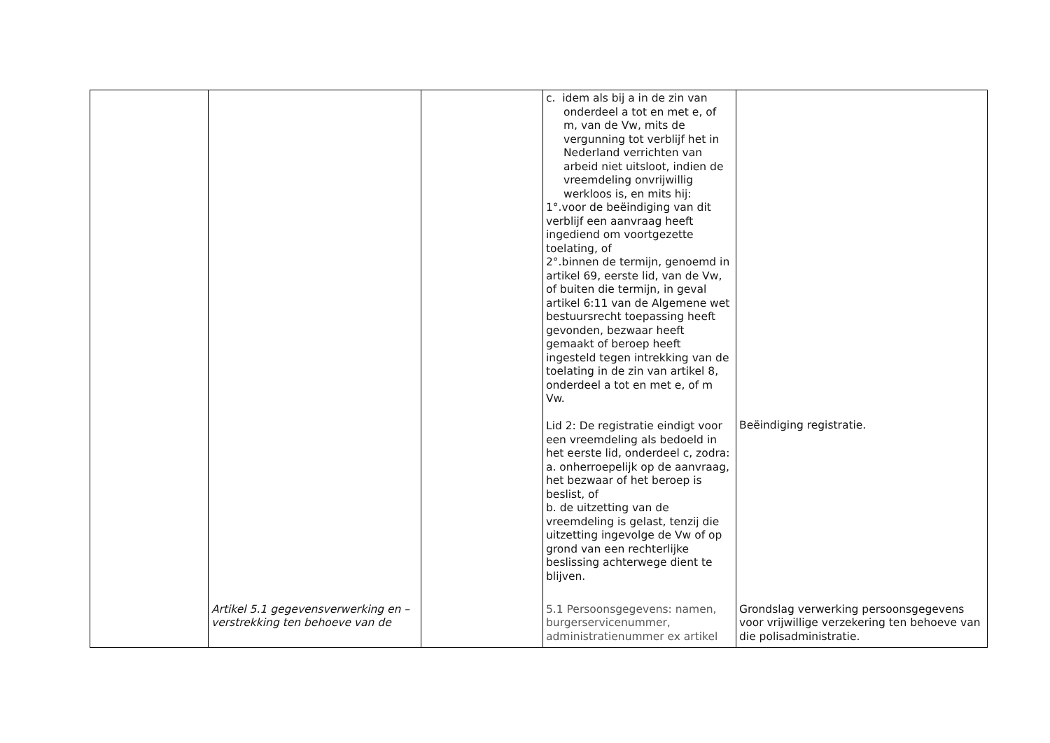| | | | c. idem als bij a in de zin van onderdeel a tot en met e, of m, van de Vw, mits de vergunning tot verblijf het in Nederland verrichten van arbeid niet uitsloot, indien de vreemdeling onvrijwillig werkloos is, en mits hij: 1°.voor de beëindiging van dit verblijf een aanvraag heeft ingediend om voortgezette toelating, of 2°.binnen de termijn, genoemd in artikel 69, eerste lid, van de Vw, of buiten die termijn, in geval artikel 6:11 van de Algemene wet bestuursrecht toepassing heeft gevonden, bezwaar heeft gemaakt of beroep heeft ingesteld tegen intrekking van de toelating in de zin van artikel 8, onderdeel a tot en met e, of m Vw. Lid 2: De registratie eindigt voor een vreemdeling als bedoeld in het eerste lid, onderdeel c, zodra: a. onherroepelijk op de aanvraag, het bezwaar of het beroep is beslist, of b. de uitzetting van de vreemdeling is gelast, tenzij die uitzetting ingevolge de Vw of op grond van een rechterlijke beslissing achterwege dient te blijven. | Beëindiging registratie. |
| | Artikel 5.1 gegevensverwerking en – verstrekking ten behoeve van de | | 5.1 Persoonsgegevens: namen, burgerservicenummer, administratienummer ex artikel | Grondslag verwerking persoonsgegevens voor vrijwillige verzekering ten behoeve van die polisadministratie. |